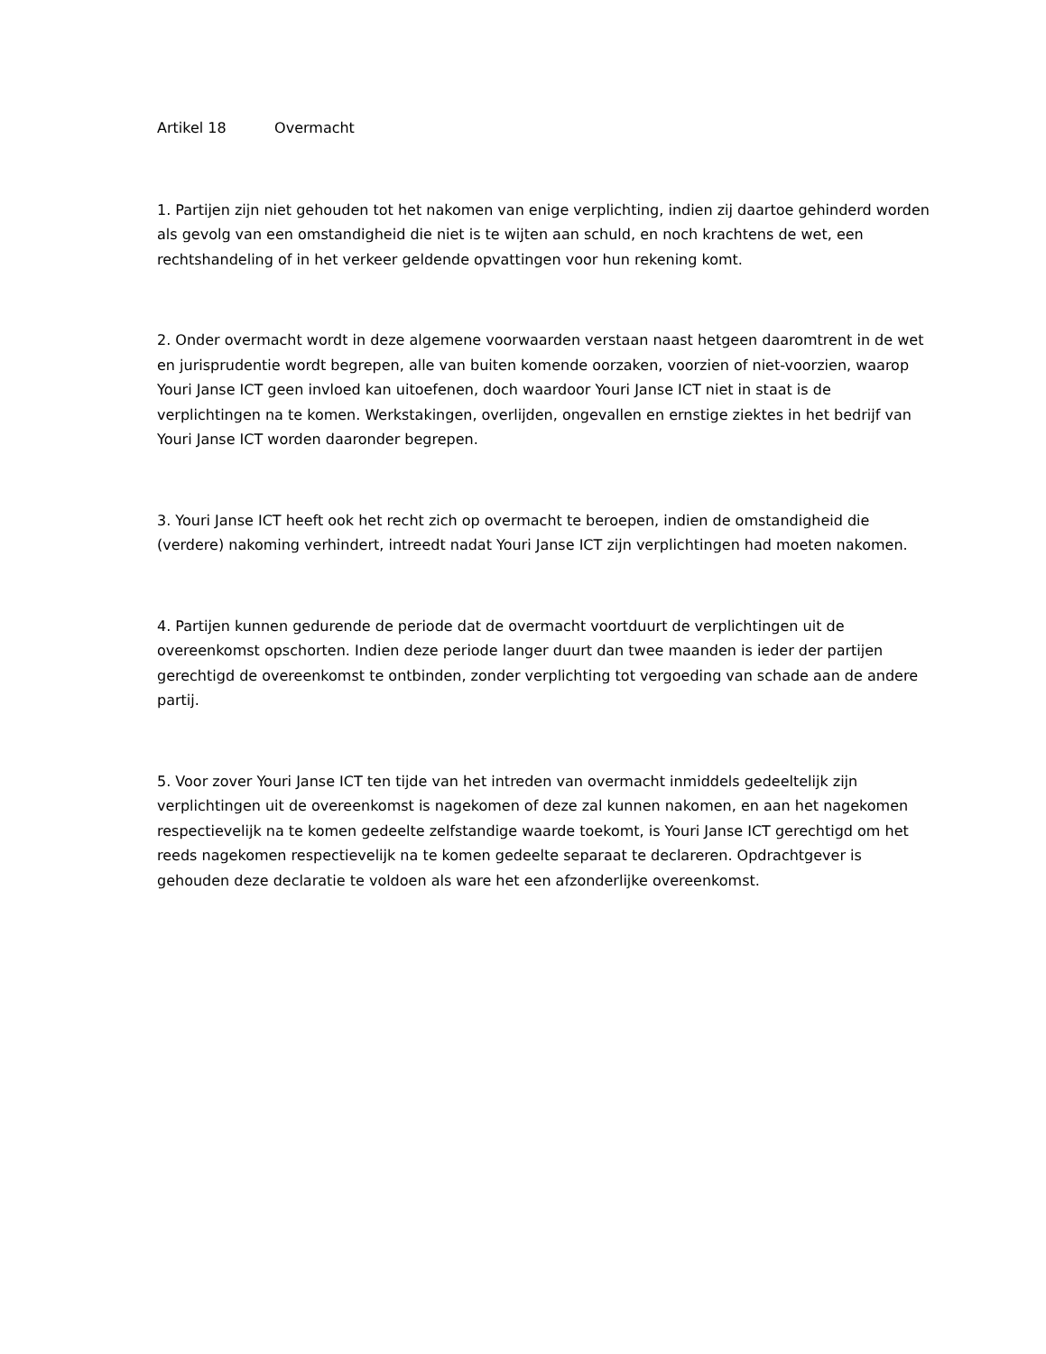Artikel 18 Overmacht
1. Partijen zijn niet gehouden tot het nakomen van enige verplichting, indien zij daartoe gehinderd worden als gevolg van een omstandigheid die niet is te wijten aan schuld, en noch krachtens de wet, een rechtshandeling of in het verkeer geldende opvattingen voor hun rekening komt.
2. Onder overmacht wordt in deze algemene voorwaarden verstaan naast hetgeen daaromtrent in de wet en jurisprudentie wordt begrepen, alle van buiten komende oorzaken, voorzien of niet-voorzien, waarop Youri Janse ICT geen invloed kan uitoefenen, doch waardoor Youri Janse ICT niet in staat is de verplichtingen na te komen. Werkstakingen, overlijden, ongevallen en ernstige ziektes in het bedrijf van Youri Janse ICT worden daaronder begrepen.
3. Youri Janse ICT heeft ook het recht zich op overmacht te beroepen, indien de omstandigheid die (verdere) nakoming verhindert, intreedt nadat Youri Janse ICT zijn verplichtingen had moeten nakomen.
4. Partijen kunnen gedurende de periode dat de overmacht voortduurt de verplichtingen uit de overeenkomst opschorten. Indien deze periode langer duurt dan twee maanden is ieder der partijen gerechtigd de overeenkomst te ontbinden, zonder verplichting tot vergoeding van schade aan de andere partij.
5. Voor zover Youri Janse ICT ten tijde van het intreden van overmacht inmiddels gedeeltelijk zijn verplichtingen uit de overeenkomst is nagekomen of deze zal kunnen nakomen, en aan het nagekomen respectievelijk na te komen gedeelte zelfstandige waarde toekomt, is Youri Janse ICT gerechtigd om het reeds nagekomen respectievelijk na te komen gedeelte separaat te declareren. Opdrachtgever is gehouden deze declaratie te voldoen als ware het een afzonderlijke overeenkomst.